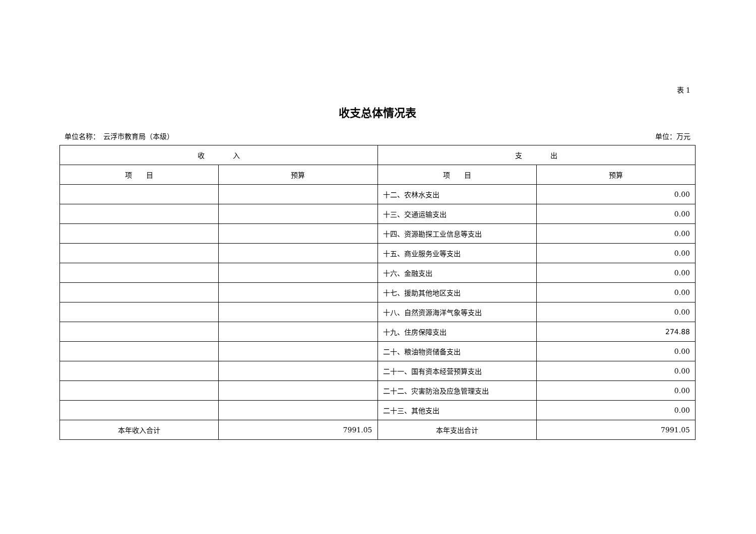表 1
收支总体情况表
单位名称：　云浮市教育局（本级） 单位：万元
| 收 入 | | 支 出 | |
| --- | --- | --- | --- |
| 项 目 | 预算 | 项 目 | 预算 |
| | | 十二、农林水支出 | 0.00 |
| | | 十三、交通运输支出 | 0.00 |
| | | 十四、资源勘探工业信息等支出 | 0.00 |
| | | 十五、商业服务业等支出 | 0.00 |
| | | 十六、金融支出 | 0.00 |
| | | 十七、援助其他地区支出 | 0.00 |
| | | 十八、自然资源海洋气象等支出 | 0.00 |
| | | 十九、住房保障支出 | 274.88 |
| | | 二十、粮油物资储备支出 | 0.00 |
| | | 二十一、国有资本经营预算支出 | 0.00 |
| | | 二十二、灾害防治及应急管理支出 | 0.00 |
| | | 二十三、其他支出 | 0.00 |
| 本年收入合计 | 7991.05 | 本年支出合计 | 7991.05 |